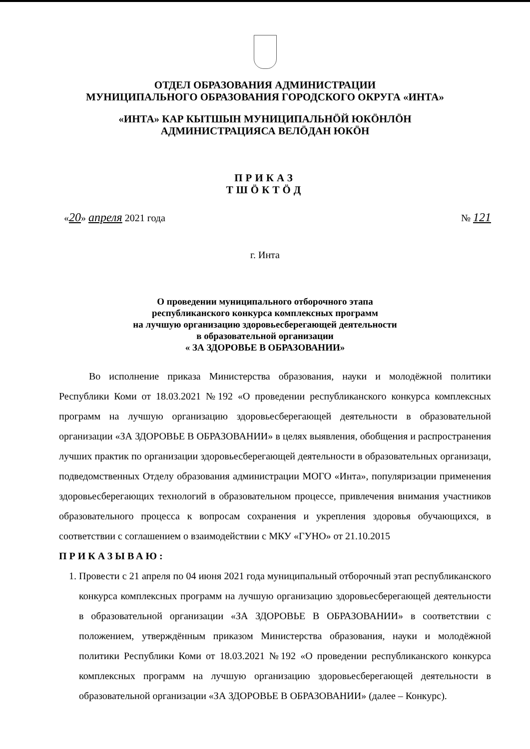ОТДЕЛ ОБРАЗОВАНИЯ АДМИНИСТРАЦИИ
МУНИЦИПАЛЬНОГО ОБРАЗОВАНИЯ ГОРОДСКОГО ОКРУГА «ИНТА»
«ИНТА» КАР КЫТШЫН МУНИЦИПАЛЬНӦЙ ЮКӦНЛӦН
АДМИНИСТРАЦИЯСА ВЕЛӦДАН ЮКӦН
ПРИКАЗ
ТШӦКТӦД
«20» апреля 2021 года № 121
г. Инта
О проведении муниципального отборочного этапа
республиканского конкурса комплексных программ
на лучшую организацию здоровьесберегающей деятельности
в образовательной организации
« ЗА ЗДОРОВЬЕ В ОБРАЗОВАНИИ»
Во исполнение приказа Министерства образования, науки и молодёжной политики Республики Коми от 18.03.2021 №192 «О проведении республиканского конкурса комплексных программ на лучшую организацию здоровьесберегающей деятельности в образовательной организации «ЗА ЗДОРОВЬЕ В ОБРАЗОВАНИИ» в целях выявления, обобщения и распространения лучших практик по организации здоровьесберегающей деятельности в образовательных организаци, подведомственных Отделу образования администрации МОГО «Инта», популяризации применения здоровьесберегающих технологий в образовательном процессе, привлечения внимания участников образовательного процесса к вопросам сохранения и укрепления здоровья обучающихся, в соответствии с соглашением о взаимодействии с МКУ «ГУНО» от 21.10.2015
ПРИКАЗЫВАЮ:
1. Провести с 21 апреля по 04 июня 2021 года муниципальный отборочный этап республиканского конкурса комплексных программ на лучшую организацию здоровьесберегающей деятельности в образовательной организации «ЗА ЗДОРОВЬЕ В ОБРАЗОВАНИИ» в соответствии с положением, утверждённым приказом Министерства образования, науки и молодёжной политики Республики Коми от 18.03.2021 №192 «О проведении республиканского конкурса комплексных программ на лучшую организацию здоровьесберегающей деятельности в образовательной организации «ЗА ЗДОРОВЬЕ В ОБРАЗОВАНИИ» (далее – Конкурс).